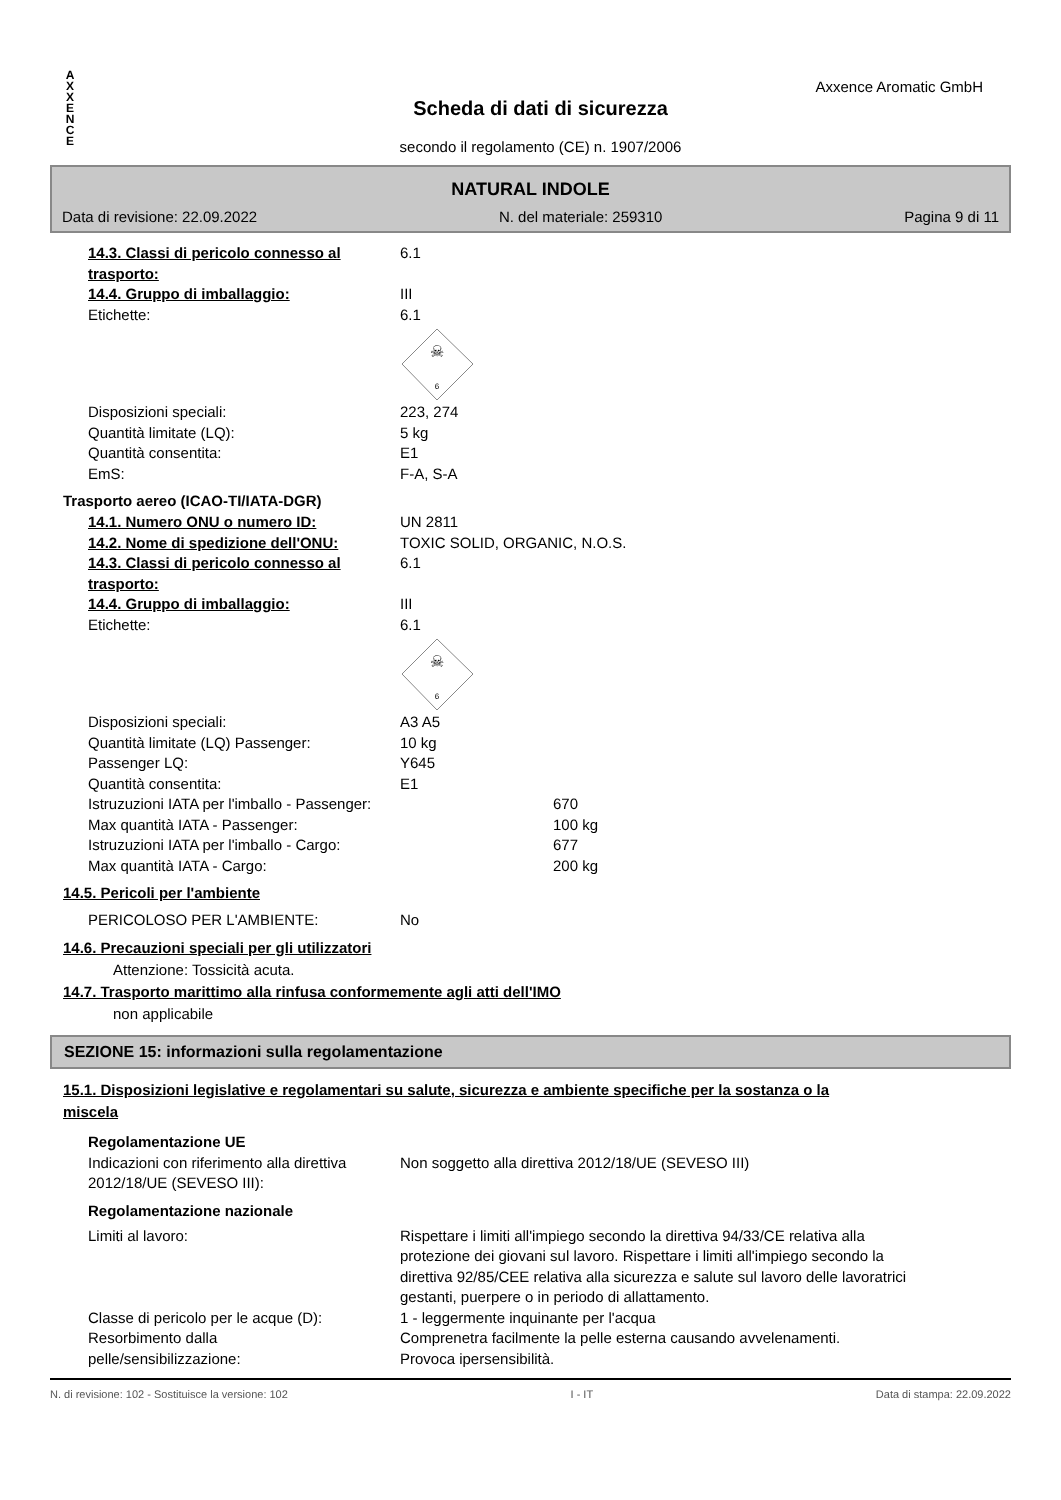A
X
X
E
N
C
E
Axxence Aromatic GmbH
Scheda di dati di sicurezza
secondo il regolamento (CE) n. 1907/2006
NATURAL INDOLE
Data di revisione: 22.09.2022 N. del materiale: 259310 Pagina 9 di 11
14.3. Classi di pericolo connesso al trasporto: 6.1
14.4. Gruppo di imballaggio: III
Etichette: 6.1
☠
6
Disposizioni speciali: 223, 274
Quantità limitate (LQ): 5 kg
Quantità consentita: E1
EmS: F-A, S-A
Trasporto aereo (ICAO-TI/IATA-DGR)
14.1. Numero ONU o numero ID: UN 2811
14.2. Nome di spedizione dell'ONU: TOXIC SOLID, ORGANIC, N.O.S.
14.3. Classi di pericolo connesso al trasporto: 6.1
14.4. Gruppo di imballaggio: III
Etichette: 6.1
☠
6
Disposizioni speciali: A3 A5
Quantità limitate (LQ) Passenger: 10 kg
Passenger LQ: Y645
Quantità consentita: E1
Istruzuzioni IATA per l'imballo - Passenger: 670
Max quantità IATA - Passenger: 100 kg
Istruzuzioni IATA per l'imballo - Cargo: 677
Max quantità IATA - Cargo: 200 kg
14.5. Pericoli per l'ambiente
PERICOLOSO PER L'AMBIENTE: No
14.6. Precauzioni speciali per gli utilizzatori
Attenzione: Tossicità acuta.
14.7. Trasporto marittimo alla rinfusa conformemente agli atti dell'IMO
non applicabile
SEZIONE 15: informazioni sulla regolamentazione
15.1. Disposizioni legislative e regolamentari su salute, sicurezza e ambiente specifiche per la sostanza o la miscela
Regolamentazione UE
Indicazioni con riferimento alla direttiva 2012/18/UE (SEVESO III): Non soggetto alla direttiva 2012/18/UE (SEVESO III)
Regolamentazione nazionale
Limiti al lavoro: Rispettare i limiti all'impiego secondo la direttiva 94/33/CE relativa alla protezione dei giovani sul lavoro. Rispettare i limiti all'impiego secondo la direttiva 92/85/CEE relativa alla sicurezza e salute sul lavoro delle lavoratrici gestanti, puerpere o in periodo di allattamento.
Classe di pericolo per le acque (D): 1 - leggermente inquinante per l'acqua
Resorbimento dalla
pelle/sensibilizzazione: Comprenetra facilmente la pelle esterna causando avvelenamenti.
Provoca ipersensibilità.
N. di revisione: 102 - Sostituisce la versione: 102 I - IT Data di stampa: 22.09.2022